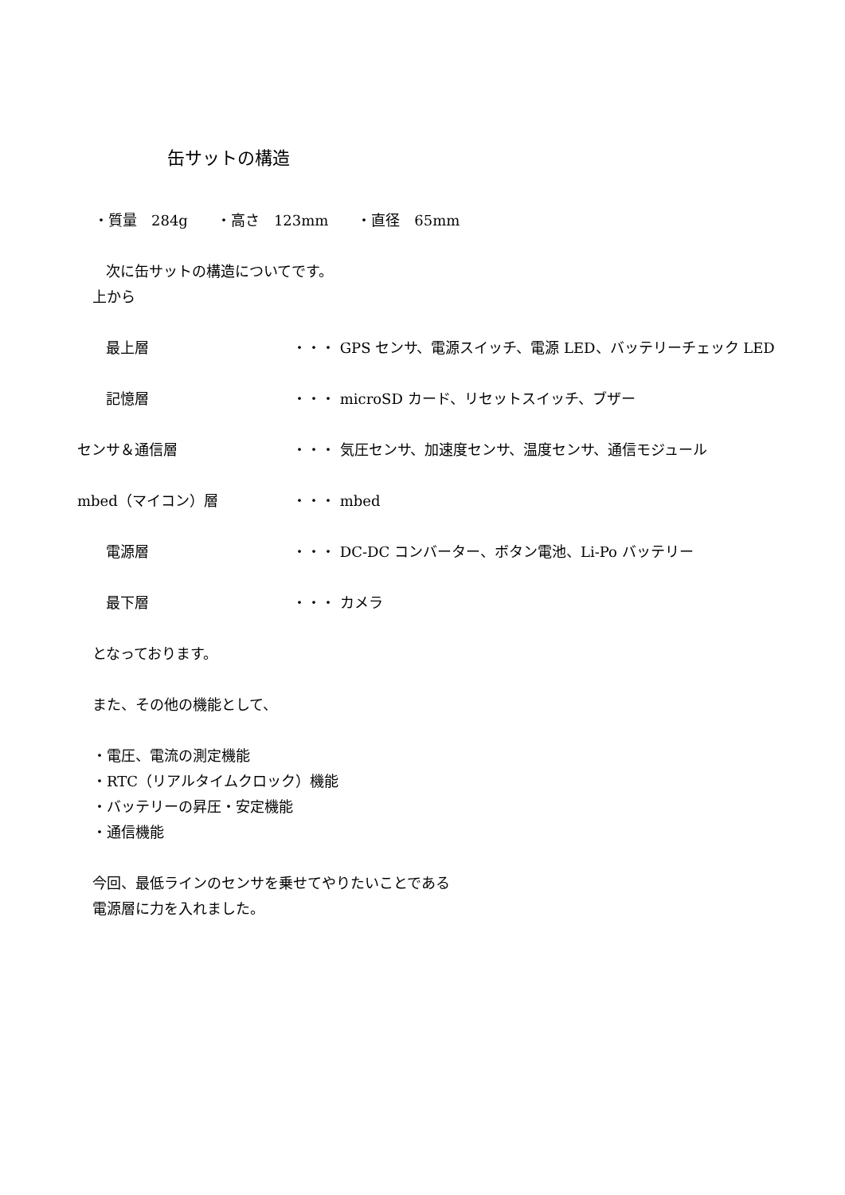缶サットの構造
・質量　284g　　・高さ　123mm　　・直径　65mm
次に缶サットの構造についてです。
上から
　　最上層 ・・・ GPS センサ、電源スイッチ、電源 LED、バッテリーチェック LED
　　記憶層 ・・・ microSD カード、リセットスイッチ、ブザー
センサ＆通信層 ・・・ 気圧センサ、加速度センサ、温度センサ、通信モジュール
mbed（マイコン）層 ・・・ mbed
　　電源層 ・・・ DC-DC コンバーター、ボタン電池、Li-Po バッテリー
　　最下層 ・・・ カメラ
となっております。
また、その他の機能として、
・電圧、電流の測定機能
・RTC（リアルタイムクロック）機能
・バッテリーの昇圧・安定機能
・通信機能
今回、最低ラインのセンサを乗せてやりたいことである
電源層に力を入れました。